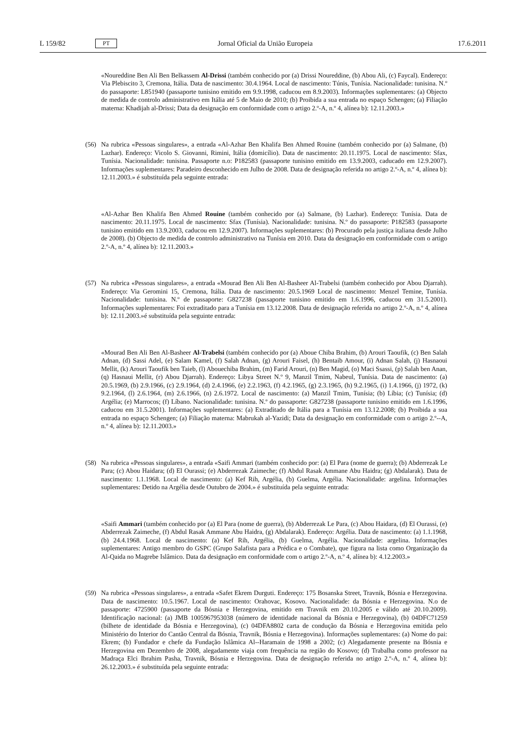L 159/82 PT Jornal Oficial da União Europeia 17.6.2011
«Noureddine Ben Ali Ben Belkassem Al-Drissi (também conhecido por (a) Drissi Noureddine, (b) Abou Ali, (c) Faycal). Endereço: Via Plebiscito 3, Cremona, Itália. Data de nascimento: 30.4.1964. Local de nascimento: Túnis, Tunísia. Nacionalidade: tunisina. N.º do passaporte: L851940 (passaporte tunisino emitido em 9.9.1998, caducou em 8.9.2003). Informações suplementares: (a) Objecto de medida de controlo administrativo em Itália até 5 de Maio de 2010; (b) Proibida a sua entrada no espaço Schengen; (a) Filiação materna: Khadijah al-Drissi; Data da designação em conformidade com o artigo 2.º-A, n.º 4, alínea b): 12.11.2003.»
(56) Na rubrica «Pessoas singulares», a entrada «Al-Azhar Ben Khalifa Ben Ahmed Rouine (também conhecido por (a) Salmane, (b) Lazhar). Endereço: Vicolo S. Giovanni, Rimini, Itália (domicílio). Data de nascimento: 20.11.1975. Local de nascimento: Sfax, Tunísia. Nacionalidade: tunisina. Passaporte n.o: P182583 (passaporte tunisino emitido em 13.9.2003, caducado em 12.9.2007). Informações suplementares: Paradeiro desconhecido em Julho de 2008. Data de designação referida no artigo 2.º-A, n.º 4, alínea b): 12.11.2003.» é substituída pela seguinte entrada:
«Al-Azhar Ben Khalifa Ben Ahmed Rouine (também conhecido por (a) Salmane, (b) Lazhar). Endereço: Tunísia. Data de nascimento: 20.11.1975. Local de nascimento: Sfax (Tunísia). Nacionalidade: tunisina. N.º do passaporte: P182583 (passaporte tunisino emitido em 13.9.2003, caducou em 12.9.2007). Informações suplementares: (b) Procurado pela justiça italiana desde Julho de 2008). (b) Objecto de medida de controlo administrativo na Tunísia em 2010. Data da designação em conformidade com o artigo 2.º-A, n.º 4, alínea b): 12.11.2003.»
(57) Na rubrica «Pessoas singulares», a entrada «Mourad Ben Ali Ben Al-Basheer Al-Trabelsi (também conhecido por Abou Djarrah). Endereço: Via Geromini 15, Cremona, Itália. Data de nascimento: 20.5.1969 Local de nascimento: Menzel Temine, Tunísia. Nacionalidade: tunisina. N.º de passaporte: G827238 (passaporte tunisino emitido em 1.6.1996, caducou em 31.5.2001). Informações suplementares: Foi extraditado para a Tunísia em 13.12.2008. Data de designação referida no artigo 2.º-A, n.º 4, alínea b): 12.11.2003.»é substituída pela seguinte entrada:
«Mourad Ben Ali Ben Al-Basheer Al-Trabelsi (também conhecido por (a) Aboue Chiba Brahim, (b) Arouri Taoufik, (c) Ben Salah Adnan, (d) Sassi Adel, (e) Salam Kamel, (f) Salah Adnan, (g) Arouri Faisel, (h) Bentaib Amour, (i) Adnan Salah, (j) Hasnaoui Mellit, (k) Arouri Taoufik ben Taieb, (l) Abouechiba Brahim, (m) Farid Arouri, (n) Ben Magid, (o) Maci Ssassi, (p) Salah ben Anan, (q) Hasnaui Mellit, (r) Abou Djarrah). Endereço: Libya Street N.º 9, Manzil Tmim, Nabeul, Tunísia. Data de nascimento: (a) 20.5.1969, (b) 2.9.1966, (c) 2.9.1964, (d) 2.4.1966, (e) 2.2.1963, (f) 4.2.1965, (g) 2.3.1965, (h) 9.2.1965, (i) 1.4.1966, (j) 1972, (k) 9.2.1964, (l) 2.6.1964, (m) 2.6.1966, (n) 2.6.1972. Local de nascimento: (a) Manzil Tmim, Tunísia; (b) Líbia; (c) Tunísia; (d) Argélia; (e) Marrocos; (f) Líbano. Nacio­nalidade: tunisina. N.º do passaporte: G827238 (passaporte tunisino emitido em 1.6.1996, caducou em 31.5.2001). Informações suplementares: (a) Extraditado de Itália para a Tunísia em 13.12.2008; (b) Proibida a sua entrada no espaço Schengen; (a) Filiação materna: Mabrukah al-Yazidi; Data da designação em conformidade com o artigo 2.º--A, n.º 4, alínea b): 12.11.2003.»
(58) Na rubrica «Pessoas singulares», a entrada «Saifi Ammari (também conhecido por: (a) El Para (nome de guerra); (b) Abderrezak Le Para; (c) Abou Haidara; (d) El Ourassi; (e) Abderrezak Zaimeche; (f) Abdul Rasak Ammane Abu Haidra; (g) Abdalarak). Data de nascimento: 1.1.1968. Local de nascimento: (a) Kef Rih, Argélia, (b) Guelma, Argélia. Nacionalidade: argelina. Informações suplementares: Detido na Argélia desde Outubro de 2004.» é substituída pela seguinte entrada:
«Saifi Ammari (também conhecido por (a) El Para (nome de guerra), (b) Abderrezak Le Para, (c) Abou Haidara, (d) El Ourassi, (e) Abderrezak Zaimeche, (f) Abdul Rasak Ammane Abu Haidra, (g) Abdalarak). Endereço: Argélia. Data de nascimento: (a) 1.1.1968, (b) 24.4.1968. Local de nascimento: (a) Kef Rih, Argélia, (b) Guelma, Argélia. Naciona­lidade: argelina. Informações suplementares: Antigo membro do GSPC (Grupo Salafista para a Prédica e o Combate), que figura na lista como Organização da Al-Qaida no Magrebe Islâmico. Data da designação em conformidade com o artigo 2.º-A, n.º 4, alínea b): 4.12.2003.»
(59) Na rubrica «Pessoas singulares», a entrada «Safet Ekrem Durguti. Endereço: 175 Bosanska Street, Travnik, Bósnia e Herzegovina. Data de nascimento: 10.5.1967. Local de nascimento: Orahovac, Kosovo. Nacionalidade: da Bósnia e Herzegovina. N.o de passaporte: 4725900 (passaporte da Bósnia e Herzegovina, emitido em Travnik em 20.10.2005 e válido até 20.10.2009). Identificação nacional: (a) JMB 1005967953038 (número de identidade nacional da Bósnia e Herzegovina), (b) 04DFC71259 (bilhete de identidade da Bósnia e Herzegovina), (c) 04DFA8802 carta de con­dução da Bósnia e Herzegovina emitida pelo Ministério do Interior do Cantão Central da Bósnia, Travnik, Bósnia e Herzegovina). Informações suplementares: (a) Nome do pai: Ekrem; (b) Fundador e chefe da Fundação Islâmica Al--Haramain de 1998 a 2002; (c) Alegadamente presente na Bósnia e Herzegovina em Dezembro de 2008, alegada­mente viaja com frequência na região do Kosovo; (d) Trabalha como professor na Madraça Elci Ibrahim Pasha, Travnik, Bósnia e Herzegovina. Data de designação referida no artigo 2.º-A, n.º 4, alínea b): 26.12.2003.» é substituída pela seguinte entrada: